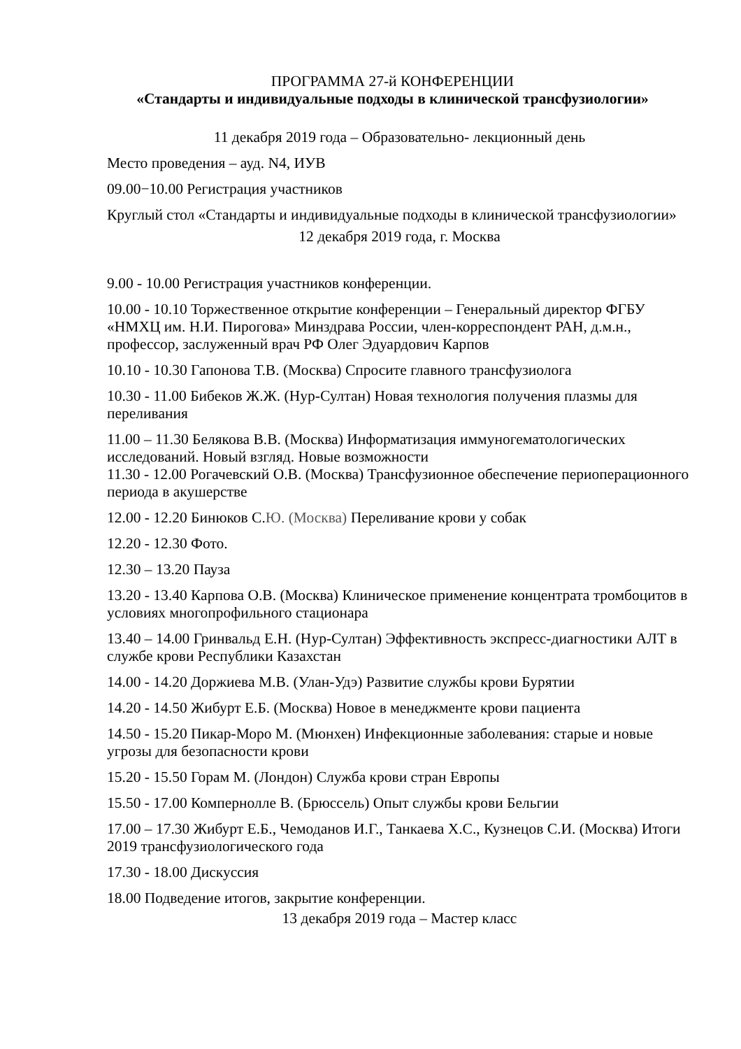ПРОГРАММА 27-й КОНФЕРЕНЦИИ
«Стандарты и индивидуальные подходы в клинической трансфузиологии»
11 декабря 2019 года – Образовательно- лекционный день
Место проведения – ауд. N4, ИУВ
09.00−10.00 Регистрация участников
Круглый стол «Стандарты и индивидуальные подходы в клинической трансфузиологии»
12 декабря 2019 года, г. Москва
9.00 - 10.00 Регистрация участников конференции.
10.00 - 10.10 Торжественное открытие конференции – Генеральный директор ФГБУ «НМХЦ им. Н.И. Пирогова» Минздрава России, член-корреспондент РАН, д.м.н., профессор, заслуженный врач РФ Олег Эдуардович Карпов
10.10 - 10.30 Гапонова Т.В. (Москва) Спросите главного трансфузиолога
10.30 - 11.00 Бибеков Ж.Ж. (Нур-Султан) Новая технология получения плазмы для переливания
11.00 – 11.30 Белякова В.В. (Москва) Информатизация иммуногематологических исследований. Новый взгляд. Новые возможности
11.30 - 12.00 Рогачевский О.В. (Москва) Трансфузионное обеспечение периоперационного периода в акушерстве
12.00 - 12.20 Бинюков С.Ю. (Москва) Переливание крови у собак
12.20 - 12.30 Фото.
12.30 – 13.20 Пауза
13.20 - 13.40 Карпова О.В. (Москва) Клиническое применение концентрата тромбоцитов в условиях многопрофильного стационара
13.40 – 14.00 Гринвальд Е.Н. (Нур-Султан) Эффективность экспресс-диагностики АЛТ в службе крови Республики Казахстан
14.00 - 14.20 Доржиева М.В. (Улан-Удэ) Развитие службы крови Бурятии
14.20 - 14.50 Жибурт Е.Б. (Москва) Новое в менеджменте крови пациента
14.50 - 15.20 Пикар-Моро М. (Мюнхен) Инфекционные заболевания: старые и новые угрозы для безопасности крови
15.20 - 15.50 Горам М. (Лондон) Служба крови стран Европы
15.50 - 17.00 Компернолле В. (Брюссель) Опыт службы крови Бельгии
17.00 – 17.30 Жибурт Е.Б., Чемоданов И.Г., Танкаева Х.С., Кузнецов С.И. (Москва) Итоги 2019 трансфузиологического года
17.30 - 18.00 Дискуссия
18.00 Подведение итогов, закрытие конференции.
13 декабря 2019 года – Мастер класс